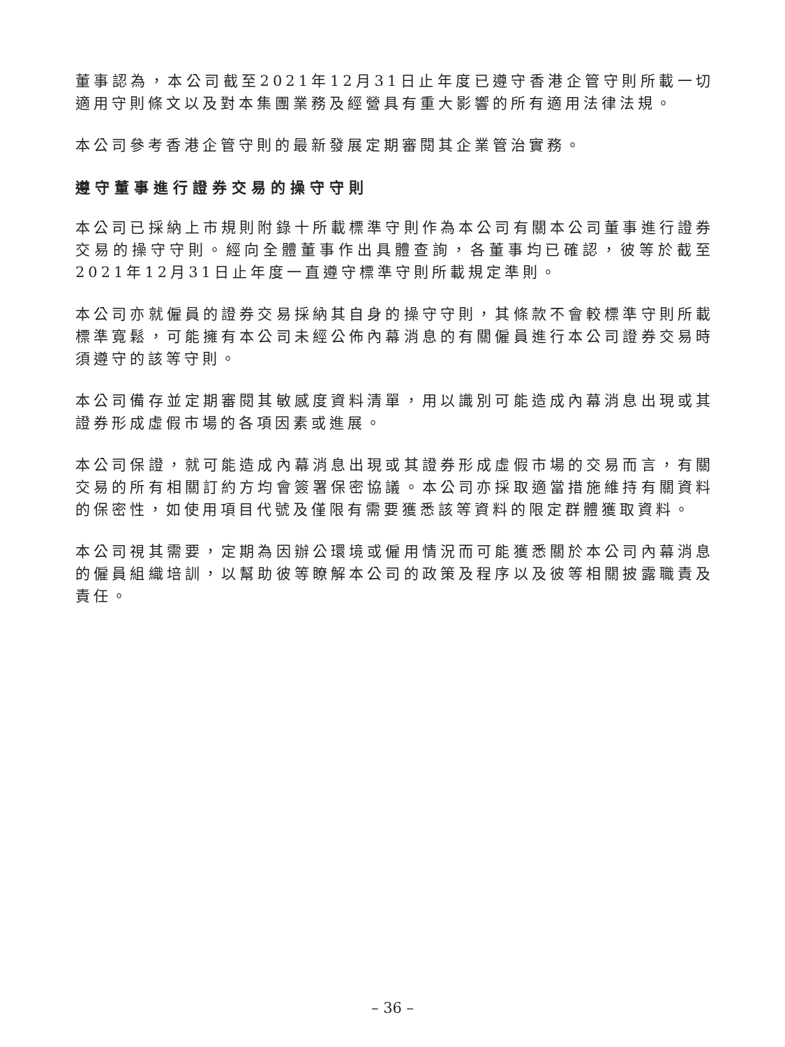董事認為，本公司截至2021年12月31日止年度已遵守香港企管守則所載一切適用守則條文以及對本集團業務及經營具有重大影響的所有適用法律法規。
本公司參考香港企管守則的最新發展定期審閱其企業管治實務。
遵守董事進行證券交易的操守守則
本公司已採納上市規則附錄十所載標準守則作為本公司有關本公司董事進行證券交易的操守守則。經向全體董事作出具體查詢，各董事均已確認，彼等於截至2021年12月31日止年度一直遵守標準守則所載規定準則。
本公司亦就僱員的證券交易採納其自身的操守守則，其條款不會較標準守則所載標準寬鬆，可能擁有本公司未經公佈內幕消息的有關僱員進行本公司證券交易時須遵守的該等守則。
本公司備存並定期審閱其敏感度資料清單，用以識別可能造成內幕消息出現或其證券形成虛假市場的各項因素或進展。
本公司保證，就可能造成內幕消息出現或其證券形成虛假市場的交易而言，有關交易的所有相關訂約方均會簽署保密協議。本公司亦採取適當措施維持有關資料的保密性，如使用項目代號及僅限有需要獲悉該等資料的限定群體獲取資料。
本公司視其需要，定期為因辦公環境或僱用情況而可能獲悉關於本公司內幕消息的僱員組織培訓，以幫助彼等瞭解本公司的政策及程序以及彼等相關披露職責及責任。
– 36 –